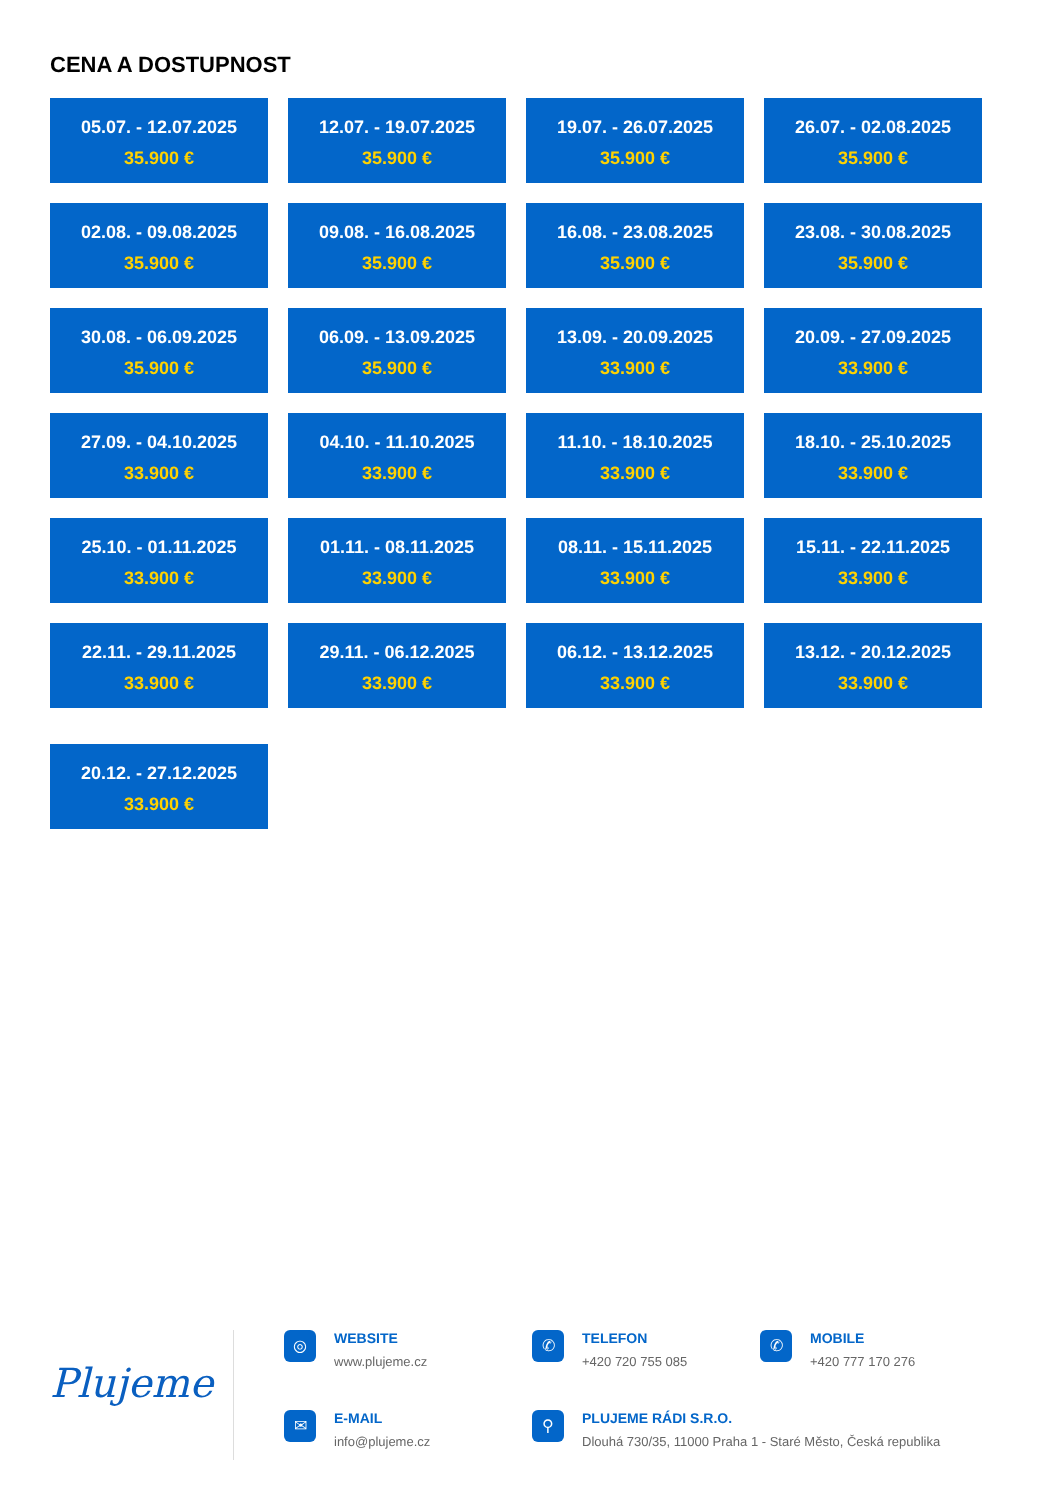CENA A DOSTUPNOST
05.07. - 12.07.2025
35.900 €
12.07. - 19.07.2025
35.900 €
19.07. - 26.07.2025
35.900 €
26.07. - 02.08.2025
35.900 €
02.08. - 09.08.2025
35.900 €
09.08. - 16.08.2025
35.900 €
16.08. - 23.08.2025
35.900 €
23.08. - 30.08.2025
35.900 €
30.08. - 06.09.2025
35.900 €
06.09. - 13.09.2025
35.900 €
13.09. - 20.09.2025
33.900 €
20.09. - 27.09.2025
33.900 €
27.09. - 04.10.2025
33.900 €
04.10. - 11.10.2025
33.900 €
11.10. - 18.10.2025
33.900 €
18.10. - 25.10.2025
33.900 €
25.10. - 01.11.2025
33.900 €
01.11. - 08.11.2025
33.900 €
08.11. - 15.11.2025
33.900 €
15.11. - 22.11.2025
33.900 €
22.11. - 29.11.2025
33.900 €
29.11. - 06.12.2025
33.900 €
06.12. - 13.12.2025
33.900 €
13.12. - 20.12.2025
33.900 €
20.12. - 27.12.2025
33.900 €
Plujeme
◎
WEBSITE
www.plujeme.cz
✆
TELEFON
+420 720 755 085
✆
MOBILE
+420 777 170 276
✉
E-MAIL
info@plujeme.cz
⚲
PLUJEME RÁDI S.R.O.
Dlouhá 730/35, 11000 Praha 1 - Staré Město, Česká republika